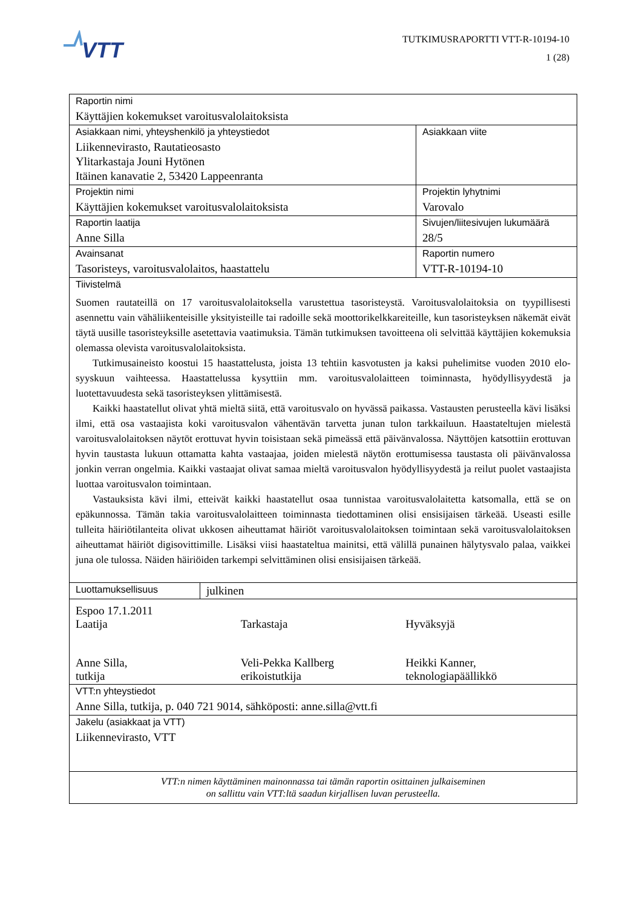VTT
TUTKIMUSRAPORTTI VTT-R-10194-10
1 (28)
| Raportin nimi Käyttäjien kokemukset varoitusvalolaitoksista | | |
| Asiakkaan nimi, yhteyshenkilö ja yhteystiedot Liikennevirasto, Rautatieosasto Ylitarkastaja Jouni Hytönen Itäinen kanavatie 2, 53420 Lappeenranta | | Asiakkaan viite |
| Projektin nimi Käyttäjien kokemukset varoitusvalolaitoksista | | Projektin lyhytnimi Varovalo |
| Raportin laatija Anne Silla | | Sivujen/liitesivujen lukumäärä 28/5 |
| Avainsanat Tasoristeys, varoitusvalolaitos, haastattelu | | Raportin numero VTT-R-10194-10 |
| Tiivistelmä Suomen rautateillä on 17 varoitusvalolaitoksella varustettua tasoristeystä. Varoitusvalolaitoksia on tyypillisesti asennettu vain vähäliikenteisille yksityisteille tai radoille sekä moottorikelkkareiteille, kun tasoristeyksen näkemät eivät täytä uusille tasoristeyksille asetettavia vaatimuksia. Tämän tutkimuksen tavoitteena oli selvittää käyttäjien kokemuksia olemassa olevista varoitusvalolaitoksista. Tutkimusaineisto koostui 15 haastattelusta, joista 13 tehtiin kasvotusten ja kaksi puhelimitse vuoden 2010 elo-syyskuun vaihteessa. Haastattelussa kysyttiin mm. varoitusvalolaitteen toiminnasta, hyödyllisyydestä ja luotettavuudesta sekä tasoristeyksen ylittämisestä. Kaikki haastatellut olivat yhtä mieltä siitä, että varoitusvalo on hyvässä paikassa. Vastausten perusteella kävi lisäksi ilmi, että osa vastaajista koki varoitusvalon vähentävän tarvetta junan tulon tarkkailuun. Haastateltujen mielestä varoitusvalolaitoksen näytöt erottuvat hyvin toisistaan sekä pimeässä että päivänvalossa. Näyttöjen katsottiin erottuvan hyvin taustasta lukuun ottamatta kahta vastaajaa, joiden mielestä näytön erottumisessa taustasta oli päivänvalossa jonkin verran ongelmia. Kaikki vastaajat olivat samaa mieltä varoitusvalon hyödyllisyydestä ja reilut puolet vastaajista luottaa varoitusvalon toimintaan. Vastauksista kävi ilmi, etteivät kaikki haastatellut osaa tunnistaa varoitusvalolaitetta katsomalla, että se on epäkunnossa. Tämän takia varoitusvalolaitteen toiminnasta tiedottaminen olisi ensisijaisen tärkeää. Useasti esille tulleita häiriötilanteita olivat ukkosen aiheuttamat häiriöt varoitusvalolaitoksen toimintaan sekä varoitusvalolaitoksen aiheuttamat häiriöt digisovittimille. Lisäksi viisi haastateltua mainitsi, että välillä punainen hälytysvalo palaa, vaikkei juna ole tulossa. Näiden häiriöiden tarkempi selvittäminen olisi ensisijaisen tärkeää. | | |
| Luottamuksellisuus | julkinen | |
| Espoo 17.1.2011 Laatija Tarkastaja Hyväksyjä Anne Silla, tutkija Veli-Pekka Kallberg erikoistutkija Heikki Kanner, teknologiapäällikkö | | |
| VTT:n yhteystiedot Anne Silla, tutkija, p. 040 721 9014, sähköposti: anne.silla@vtt.fi | | |
| Jakelu (asiakkaat ja VTT) Liikennevirasto, VTT | | |
| VTT:n nimen käyttäminen mainonnassa tai tämän raportin osittainen julkaiseminen on sallittu vain VTT:ltä saadun kirjallisen luvan perusteella. | | |